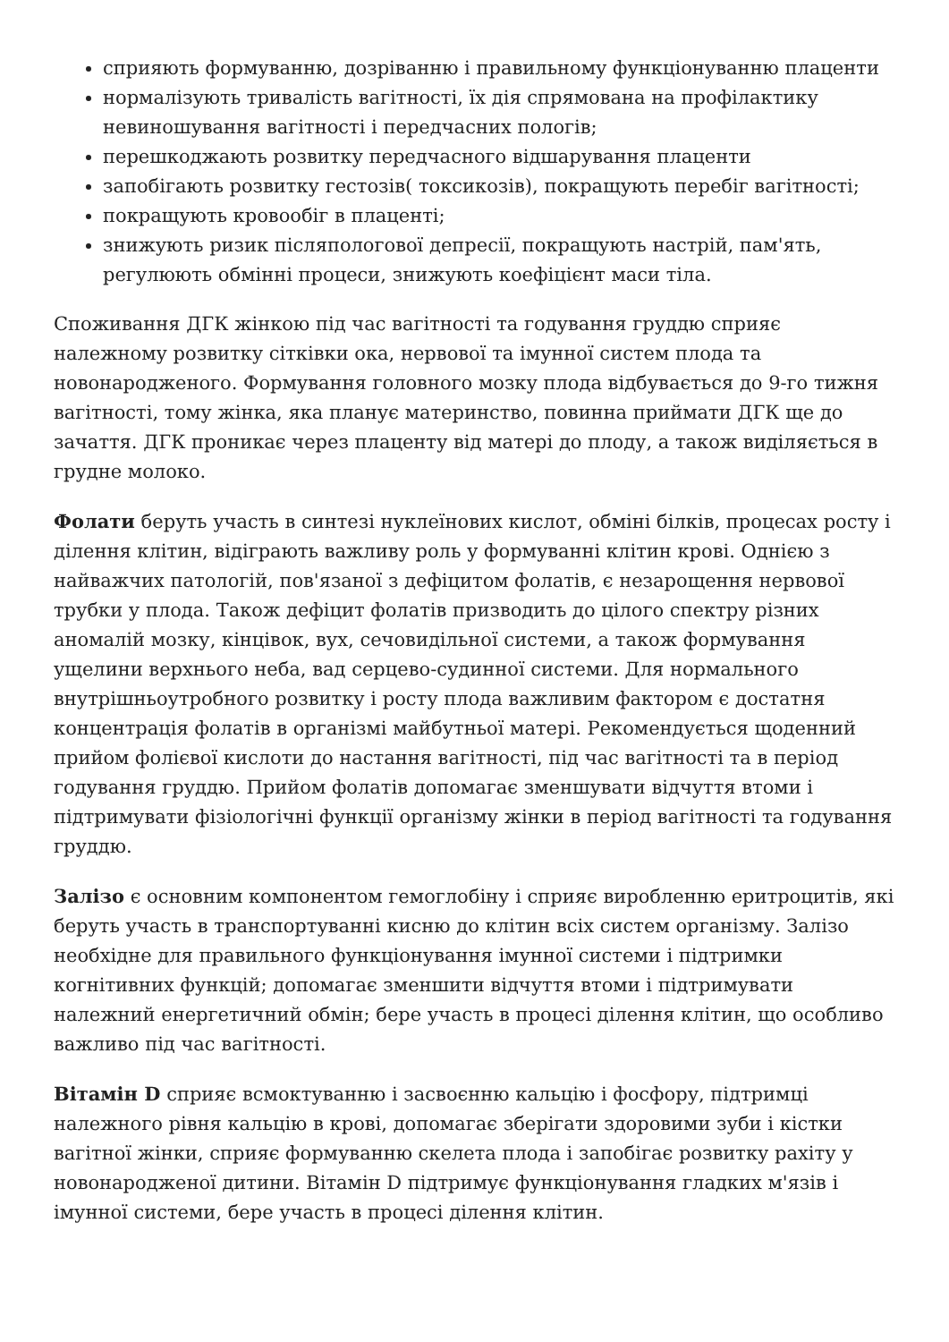сприяють формуванню, дозріванню і правильному функціонуванню плаценти
нормалізують тривалість вагітності, їх дія спрямована на профілактику невиношування вагітності і передчасних пологів;
перешкоджають розвитку передчасного відшарування плаценти
запобігають розвитку гестозів( токсикозів), покращують перебіг вагітності;
покращують кровообіг в плаценті;
знижують ризик післяпологової депресії, покращують настрій, пам'ять, регулюють обмінні процеси, знижують коефіцієнт маси тіла.
Споживання ДГК жінкою під час вагітності та годування груддю сприяє належному розвитку сітківки ока, нервової та імунної систем плода та новонародженого. Формування головного мозку плода відбувається до 9-го тижня вагітності, тому жінка, яка планує материнство, повинна приймати ДГК ще до зачаття. ДГК проникає через плаценту від матері до плоду, а також виділяється в грудне молоко.
Фолати беруть участь в синтезі нуклеїнових кислот, обміні білків, процесах росту і ділення клітин, відіграють важливу роль у формуванні клітин крові. Однією з найважчих патологій, пов'язаної з дефіцитом фолатів, є незарощення нервової трубки у плода. Також дефіцит фолатів призводить до цілого спектру різних аномалій мозку, кінцівок, вух, сечовидільної системи, а також формування ущелини верхнього неба, вад серцево-судинної системи. Для нормального внутрішньоутробного розвитку і росту плода важливим фактором є достатня концентрація фолатів в організмі майбутньої матері. Рекомендується щоденний прийом фолієвої кислоти до настання вагітності, під час вагітності та в період годування груддю. Прийом фолатів допомагає зменшувати відчуття втоми і підтримувати фізіологічні функції організму жінки в період вагітності та годування груддю.
Залізо є основним компонентом гемоглобіну і сприяє виробленню еритроцитів, які беруть участь в транспортуванні кисню до клітин всіх систем організму. Залізо необхідне для правильного функціонування імунної системи і підтримки когнітивних функцій; допомагає зменшити відчуття втоми і підтримувати належний енергетичний обмін; бере участь в процесі ділення клітин, що особливо важливо під час вагітності.
Вітамін D сприяє всмоктуванню і засвоєнню кальцію і фосфору, підтримці належного рівня кальцію в крові, допомагає зберігати здоровими зуби і кістки вагітної жінки, сприяє формуванню скелета плода і запобігає розвитку рахіту у новонародженої дитини. Вітамін D підтримує функціонування гладких м'язів і імунної системи, бере участь в процесі ділення клітин.